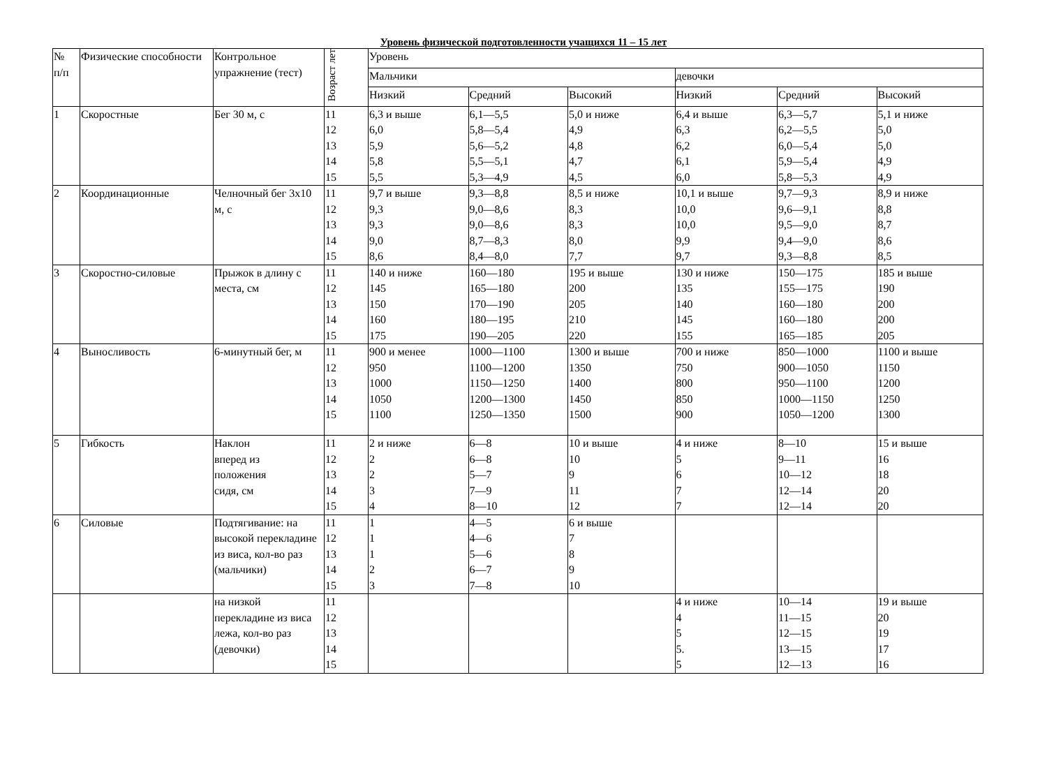Уровень физической подготовленности учащихся 11 – 15 лет
| № п/п | Физические способности | Контрольное упражнение (тест) | Возраст лет | Уровень | | | | | |
| --- | --- | --- | --- | --- | --- | --- | --- | --- | --- |
| | | | | Мальчики | | | девочки | | |
| | | | | Низкий | Средний | Высокий | Низкий | Средний | Высокий |
| 1 | Скоростные | Бег 30 м, с | 11 12 13 14 15 | 6,3 и выше 6,0 5,9 5,8 5,5 | 6,1—5,5 5,8—5,4 5,6—5,2 5,5—5,1 5,3—4,9 | 5,0 и ниже 4,9 4,8 4,7 4,5 | 6,4 и выше 6,3 6,2 6,1 6,0 | 6,3—5,7 6,2—5,5 6,0—5,4 5,9—5,4 5,8—5,3 | 5,1 и ниже 5,0 5,0 4,9 4,9 |
| 2 | Координационные | Челночный бег 3x10 м, с | 11 12 13 14 15 | 9,7 и выше 9,3 9,3 9,0 8,6 | 9,3—8,8 9,0—8,6 9,0—8,6 8,7—8,3 8,4—8,0 | 8,5 и ниже 8,3 8,3 8,0 7,7 | 10,1 и выше 10,0 10,0 9,9 9,7 | 9,7—9,3 9,6—9,1 9,5—9,0 9,4—9,0 9,3—8,8 | 8,9 и ниже 8,8 8,7 8,6 8,5 |
| 3 | Скоростно-силовые | Прыжок в длину с места, см | 11 12 13 14 15 | 140 и ниже 145 150 160 175 | 160—180 165—180 170—190 180—195 190—205 | 195 и выше 200 205 210 220 | 130 и ниже 135 140 145 155 | 150—175 155—175 160—180 160—180 165—185 | 185 и выше 190 200 200 205 |
| 4 | Выносливость | 6-минутный бег, м | 11 12 13 14 15 | 900 и менее 950 1000 1050 1100 | 1000—1100 1100—1200 1150—1250 1200—1300 1250—1350 | 1300 и выше 1350 1400 1450 1500 | 700 и ниже 750 800 850 900 | 850—1000 900—1050 950—1100 1000—1150 1050—1200 | 1100 и выше 1150 1200 1250 1300 |
| 5 | Гибкость | Наклон вперед из положения сидя, см | 11 12 13 14 15 | 2 и ниже 2 2 3 4 | 6—8 6—8 5—7 7—9 8—10 | 10 и выше 10 9 11 12 | 4 и ниже 5 6 7 7 | 8—10 9—11 10—12 12—14 12—14 | 15 и выше 16 18 20 20 |
| 6 | Силовые | Подтягивание: на высокой перекладине из виса, кол-во раз (мальчики) | 11 12 13 14 15 | 1 1 1 2 3 | 4—5 4—6 5—6 6—7 7—8 | 6 и выше 7 8 9 10 | | | |
| | | на низкой перекладине из виса лежа, кол-во раз (девочки) | 11 12 13 14 15 | | | | 4 и ниже 4 5 5. 5 | 10—14 11—15 12—15 13—15 12—13 | 19 и выше 20 19 17 16 |